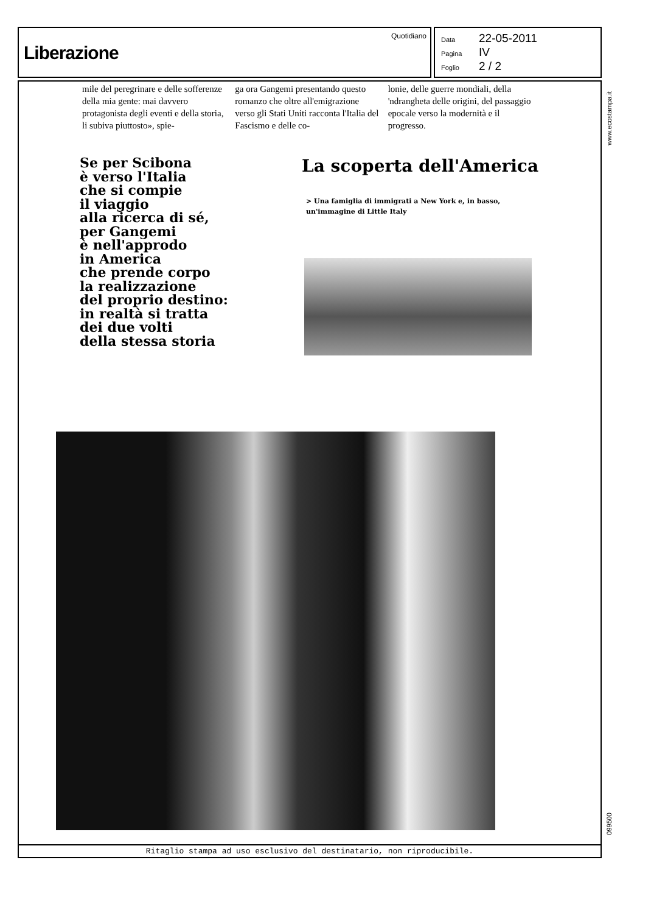Quotidiano
Liberazione
Data 22-05-2011
Pagina IV
Foglio 2 / 2
mile del peregrinare e delle sofferenze della mia gente: mai davvero protagonista degli eventi e della storia, li subiva piuttosto», spie-
ga ora Gangemi presentando questo romanzo che oltre all'emigrazione verso gli Stati Uniti racconta l'Italia del Fascismo e delle co-
lonie, delle guerre mondiali, della 'ndrangheta delle origini, del passaggio epocale verso la modernità e il progresso.
Se per Scibona
è verso l'Italia
che si compie
il viaggio
alla ricerca di sé,
per Gangemi
è nell'approdo
in America
che prende corpo
la realizzazione
del proprio destino:
in realtà si tratta
dei due volti
della stessa storia
La scoperta dell'America
> Una famiglia di immigrati a New York e, in basso,
un'immagine di Little Italy
Ritaglio stampa ad uso esclusivo del destinatario, non riproducibile.
www.ecostampa.it
099500